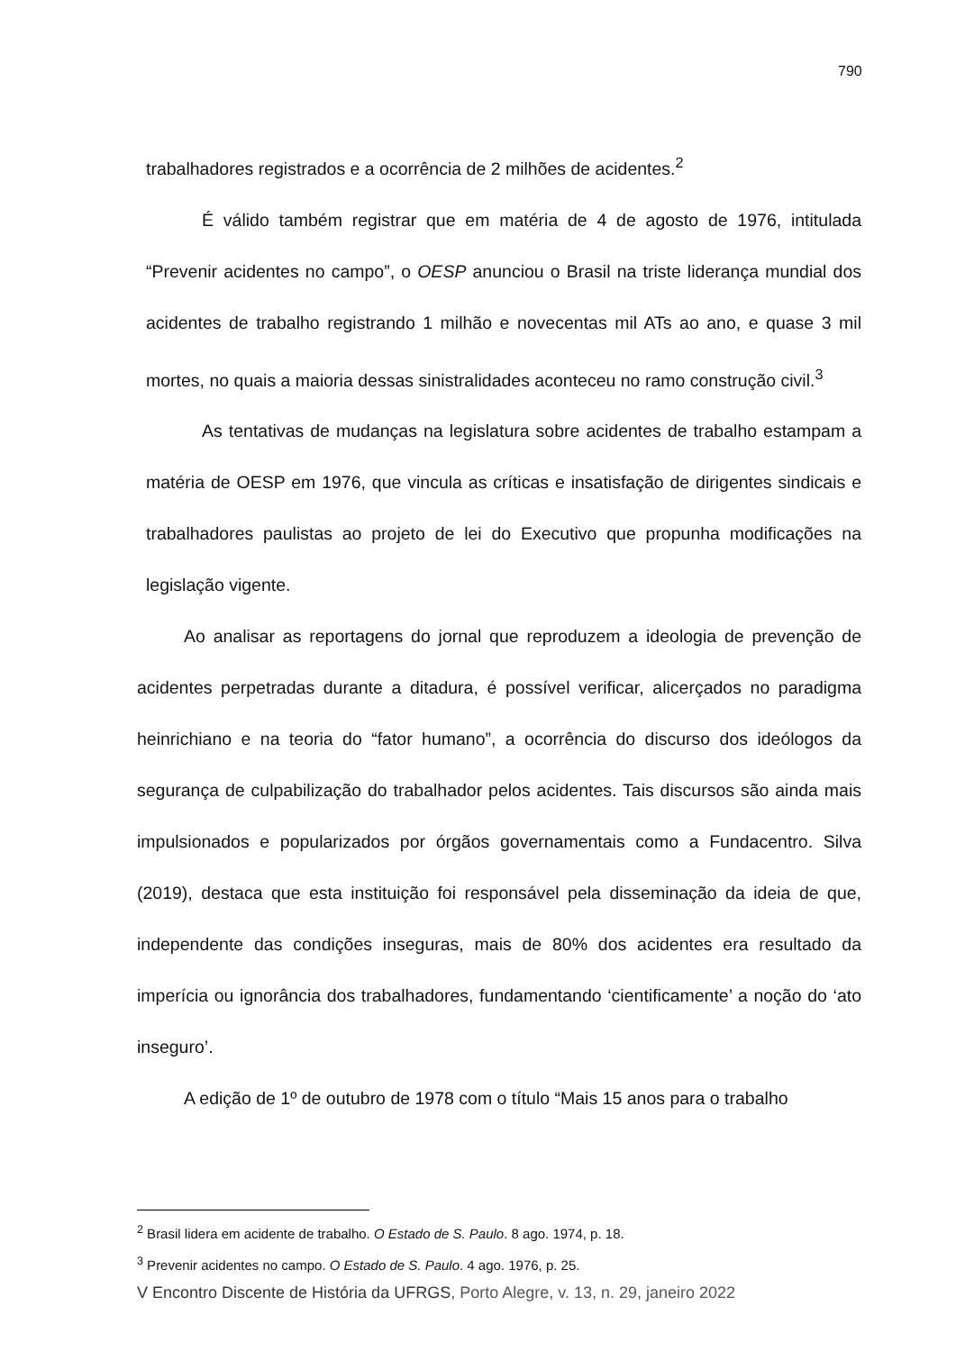790
trabalhadores registrados e a ocorrência de 2 milhões de acidentes.<sup>2</sup>
É válido também registrar que em matéria de 4 de agosto de 1976, intitulada “Prevenir acidentes no campo”, o OESP anunciou o Brasil na triste liderança mundial dos acidentes de trabalho registrando 1 milhão e novecentas mil ATs ao ano, e quase 3 mil mortes, no quais a maioria dessas sinistralidades aconteceu no ramo construção civil.<sup>3</sup>
As tentativas de mudanças na legislatura sobre acidentes de trabalho estampam a matéria de OESP em 1976, que vincula as críticas e insatisfação de dirigentes sindicais e trabalhadores paulistas ao projeto de lei do Executivo que propunha modificações na legislação vigente.
Ao analisar as reportagens do jornal que reproduzem a ideologia de prevenção de acidentes perpetradas durante a ditadura, é possível verificar, alicerçados no paradigma heinrichiano e na teoria do “fator humano”, a ocorrência do discurso dos ideólogos da segurança de culpabilização do trabalhador pelos acidentes. Tais discursos são ainda mais impulsionados e popularizados por órgãos governamentais como a Fundacentro. Silva (2019), destaca que esta instituição foi responsável pela disseminação da ideia de que, independente das condições inseguras, mais de 80% dos acidentes era resultado da imperícia ou ignorância dos trabalhadores, fundamentando ‘cientificamente’ a noção do ‘ato inseguro’.
A edição de 1º de outubro de 1978 com o título “Mais 15 anos para o trabalho
<sup>2</sup> Brasil lidera em acidente de trabalho. O Estado de S. Paulo. 8 ago. 1974, p. 18.
<sup>3</sup> Prevenir acidentes no campo. O Estado de S. Paulo. 4 ago. 1976, p. 25.
V Encontro Discente de História da UFRGS, Porto Alegre, v. 13, n. 29, janeiro 2022